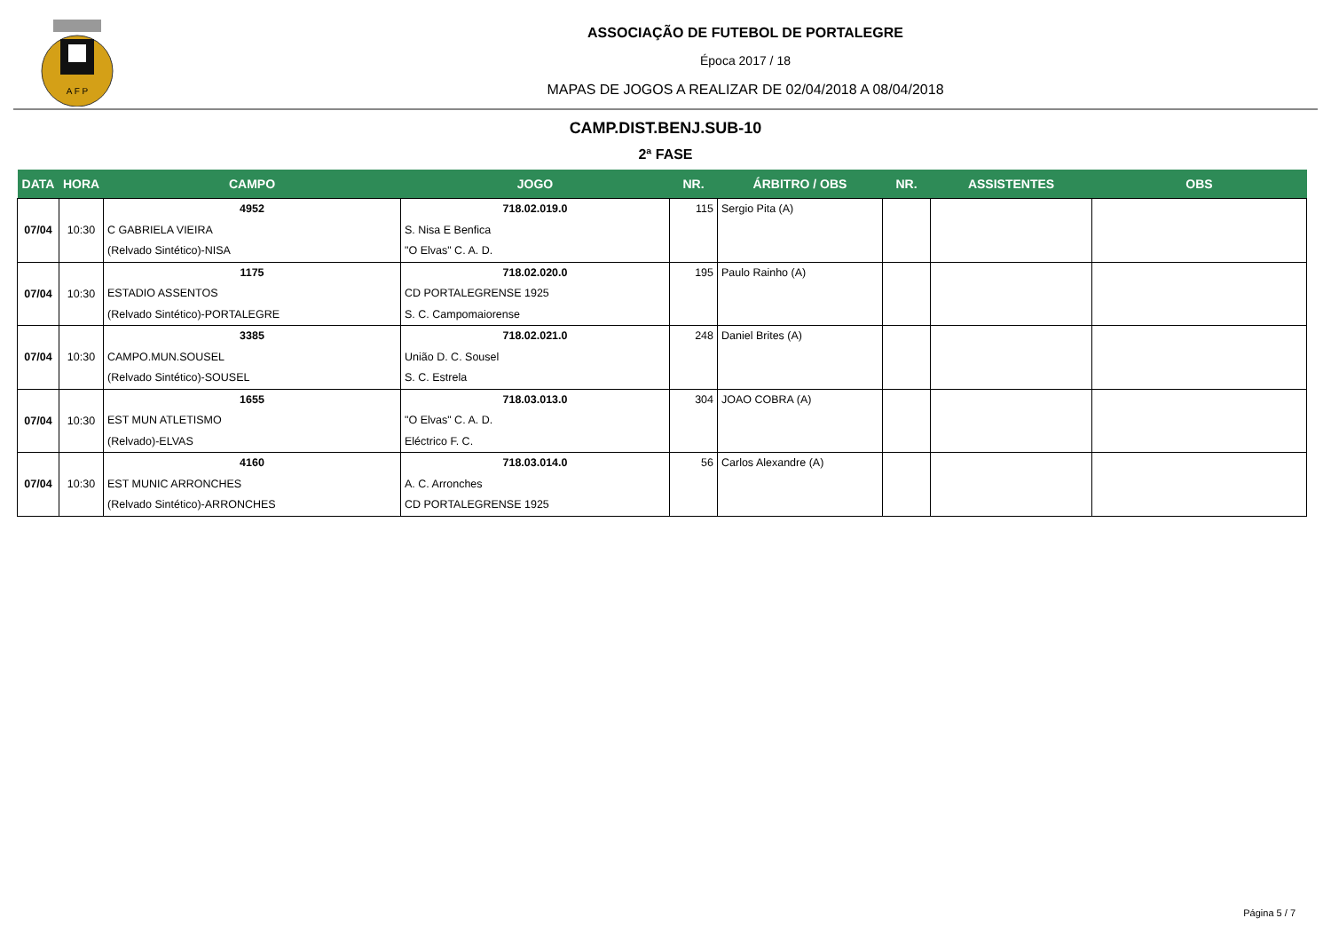A F P
ASSOCIAÇÃO DE FUTEBOL DE PORTALEGRE
Época 2017 / 18
MAPAS DE JOGOS A REALIZAR DE 02/04/2018 A 08/04/2018
CAMP.DIST.BENJ.SUB-10
2ª FASE
| DATA | HORA | CAMPO | JOGO | NR. | ÁRBITRO / OBS | NR. | ASSISTENTES | OBS |
| --- | --- | --- | --- | --- | --- | --- | --- | --- |
| 07/04 | 10:30 | 4952 C GABRIELA VIEIRA (Relvado Sintético)-NISA | 718.02.019.0 S. Nisa E Benfica "O Elvas" C. A. D. | 115 | Sergio Pita (A) | | | |
| 07/04 | 10:30 | 1175 ESTADIO ASSENTOS (Relvado Sintético)-PORTALEGRE | 718.02.020.0 CD PORTALEGRENSE 1925 S. C. Campomaiorense | 195 | Paulo Rainho (A) | | | |
| 07/04 | 10:30 | 3385 CAMPO.MUN.SOUSEL (Relvado Sintético)-SOUSEL | 718.02.021.0 União D. C. Sousel S. C. Estrela | 248 | Daniel Brites (A) | | | |
| 07/04 | 10:30 | 1655 EST MUN ATLETISMO (Relvado)-ELVAS | 718.03.013.0 "O Elvas" C. A. D. Eléctrico F. C. | 304 | JOAO COBRA (A) | | | |
| 07/04 | 10:30 | 4160 EST MUNIC ARRONCHES (Relvado Sintético)-ARRONCHES | 718.03.014.0 A. C. Arronches CD PORTALEGRENSE 1925 | 56 | Carlos Alexandre (A) | | | |
Página 5 / 7